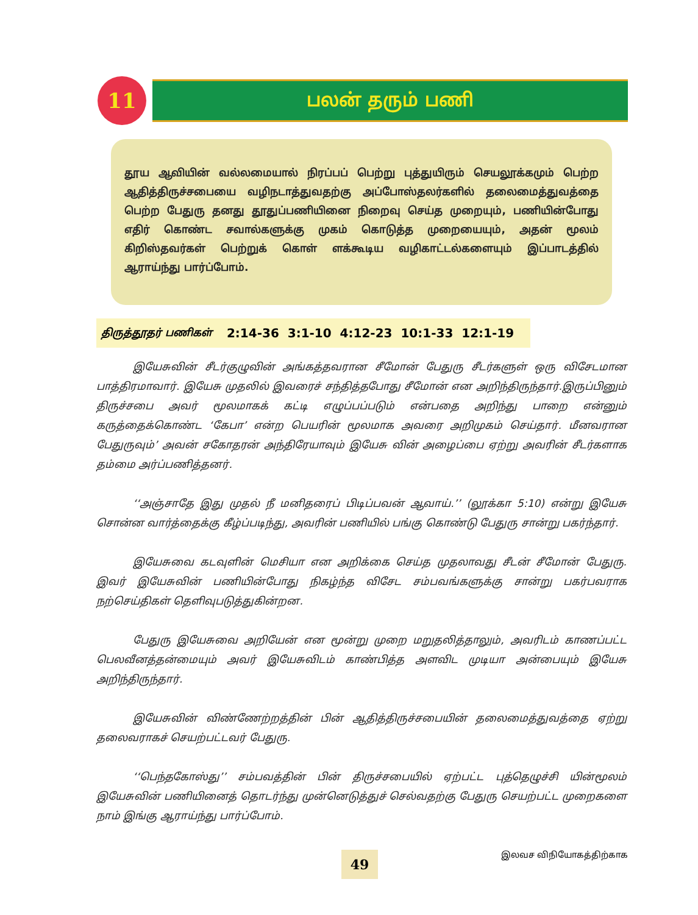11
பலன் தரும் பணி
தூய ஆவியின் வல்லமையால் நிரப்பப் பெற்று புத்துயிரும் செயலூக்கமும் பெற்ற ஆதித்திருச்சபையை வழிநடாத்துவதற்கு அப்போஸ்தலர்களில் தலைமைத்துவத்தை பெற்ற பேதுரு தனது தூதுப்பணியினை நிறைவு செய்த முறையும், பணியின்போது எதிர் கொண்ட சவால்களுக்கு முகம் கொடுத்த முறையையும், அதன் மூலம் கிறிஸ்தவர்கள் பெற்றுக் கொள் ளக்கூடிய வழிகாட்டல்களையும் இப்பாடத்தில் ஆராய்ந்து பார்ப்போம்.
திருத்தூதர் பணிகள் 2:14-36 3:1-10 4:12-23 10:1-33 12:1-19
இயேசுவின் சீடர்குழுவின் அங்கத்தவரான சீமோன் பேதுரு சீடர்களுள் ஒரு விசேடமான பாத்திரமாவார். இயேசு முதலில் இவரைச் சந்தித்தபோது சீமோன் என அறிந்திருந்தார்.இருப்பினும் திருச்சபை அவர் மூலமாகக் கட்டி எழுப்பப்படும் என்பதை அறிந்து பாறை என்னும் கருத்தைக்கொண்ட ‘கேபா’ என்ற பெயரின் மூலமாக அவரை அறிமுகம் செய்தார். மீனவரான பேதுருவும்’ அவன் சகோதரன் அந்திரேயாவும் இயேசு வின் அழைப்பை ஏற்று அவரின் சீடர்களாக தம்மை அர்ப்பணித்தனர்.
‘‘அஞ்சாதே இது முதல் நீ மனிதரைப் பிடிப்பவன் ஆவாய்.’’ (லூக்கா 5:10) என்று இயேசு சொன்ன வார்த்தைக்கு கீழ்ப்படிந்து, அவரின் பணியில் பங்கு கொண்டு பேதுரு சான்று பகர்ந்தார்.
இயேசுவை கடவுளின் மெசியா என அறிக்கை செய்த முதலாவது சீடன் சீமோன் பேதுரு. இவர் இயேசுவின் பணியின்போது நிகழ்ந்த விசேட சம்பவங்களுக்கு சான்று பகர்பவராக நற்செய்திகள் தெளிவுபடுத்துகின்றன.
பேதுரு இயேசுவை அறியேன் என மூன்று முறை மறுதலித்தாலும், அவரிடம் காணப்பட்ட பெலவீனத்தன்மையும் அவர் இயேசுவிடம் காண்பித்த அளவிட முடியா அன்பையும் இயேசு அறிந்திருந்தார்.
இயேசுவின் விண்ணேற்றத்தின் பின் ஆதித்திருச்சபையின் தலைமைத்துவத்தை ஏற்று தலைவராகச் செயற்பட்டவர் பேதுரு.
‘‘பெந்தகோஸ்து’’ சம்பவத்தின் பின் திருச்சபையில் ஏற்பட்ட புத்தெழுச்சி யின்மூலம் இயேசுவின் பணியினைத் தொடர்ந்து முன்னெடுத்துச் செல்வதற்கு பேதுரு செயற்பட்ட முறைகளை நாம் இங்கு ஆராய்ந்து பார்ப்போம்.
49 இலவச விநியோகத்திற்காக